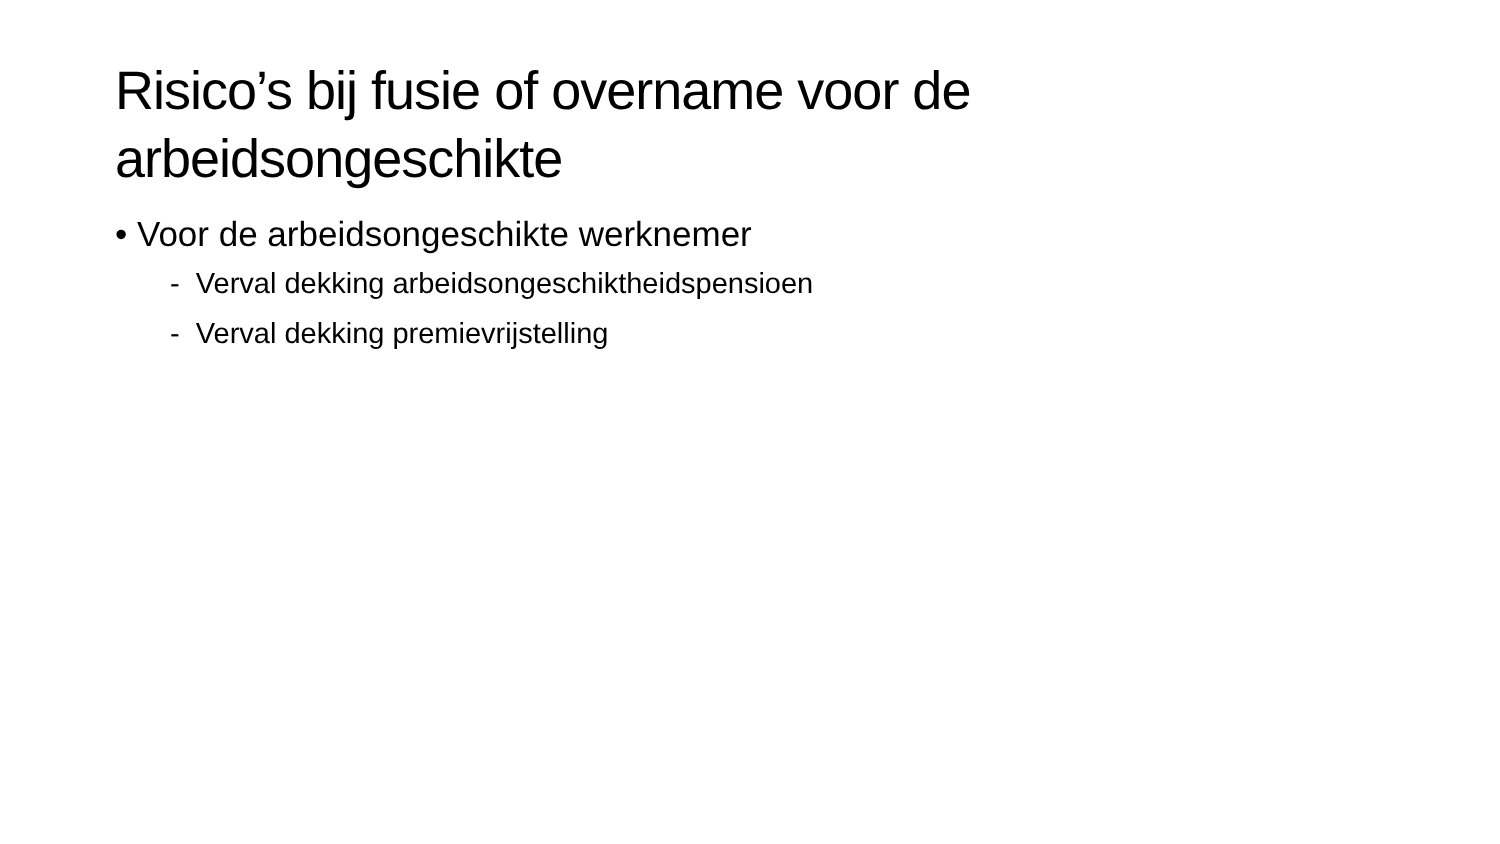Risico’s bij fusie of overname voor de arbeidsongeschikte
• Voor de arbeidsongeschikte werknemer
- Verval dekking arbeidsongeschiktheidspensioen
- Verval dekking premievrijstelling